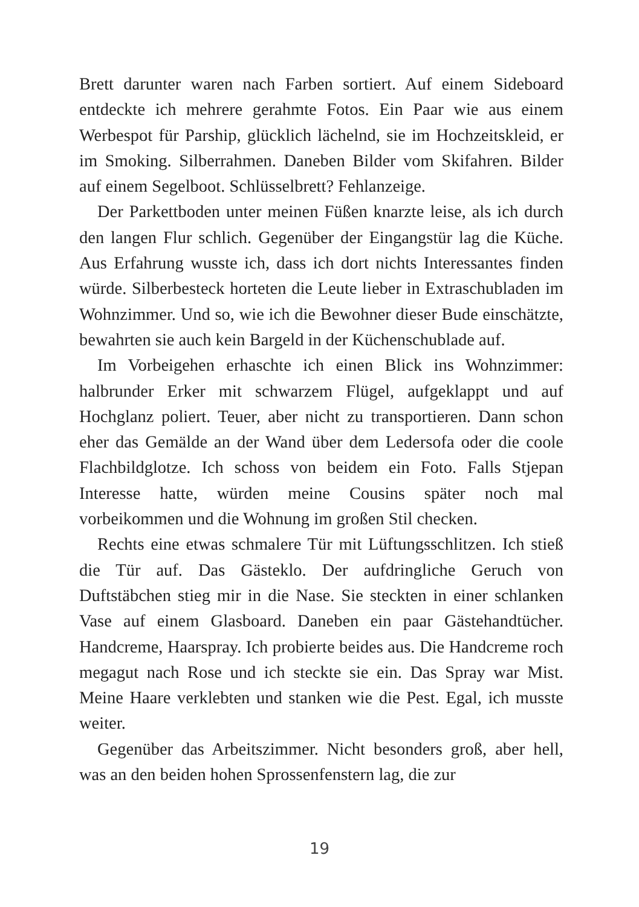Brett darunter waren nach Farben sortiert. Auf einem Sideboard entdeckte ich mehrere gerahmte Fotos. Ein Paar wie aus einem Werbespot für Parship, glücklich lächelnd, sie im Hochzeitskleid, er im Smoking. Silberrahmen. Daneben Bilder vom Skifahren. Bilder auf einem Segelboot. Schlüsselbrett? Fehlanzeige.
Der Parkettboden unter meinen Füßen knarzte leise, als ich durch den langen Flur schlich. Gegenüber der Eingangstür lag die Küche. Aus Erfahrung wusste ich, dass ich dort nichts Interessantes finden würde. Silberbesteck horteten die Leute lieber in Extraschubladen im Wohnzimmer. Und so, wie ich die Bewohner dieser Bude einschätzte, bewahrten sie auch kein Bargeld in der Küchenschublade auf.
Im Vorbeigehen erhaschte ich einen Blick ins Wohnzimmer: halbrunder Erker mit schwarzem Flügel, aufgeklappt und auf Hochglanz poliert. Teuer, aber nicht zu transportieren. Dann schon eher das Gemälde an der Wand über dem Ledersofa oder die coole Flachbildglotze. Ich schoss von beidem ein Foto. Falls Stjepan Interesse hatte, würden meine Cousins später noch mal vorbeikommen und die Wohnung im großen Stil checken.
Rechts eine etwas schmalere Tür mit Lüftungsschlitzen. Ich stieß die Tür auf. Das Gästeklo. Der aufdringliche Geruch von Duftstäbchen stieg mir in die Nase. Sie steckten in einer schlanken Vase auf einem Glasboard. Daneben ein paar Gästehandtücher. Handcreme, Haarspray. Ich probierte beides aus. Die Handcreme roch megagut nach Rose und ich steckte sie ein. Das Spray war Mist. Meine Haare verklebten und stanken wie die Pest. Egal, ich musste weiter.
Gegenüber das Arbeitszimmer. Nicht besonders groß, aber hell, was an den beiden hohen Sprossenfenstern lag, die zur
19